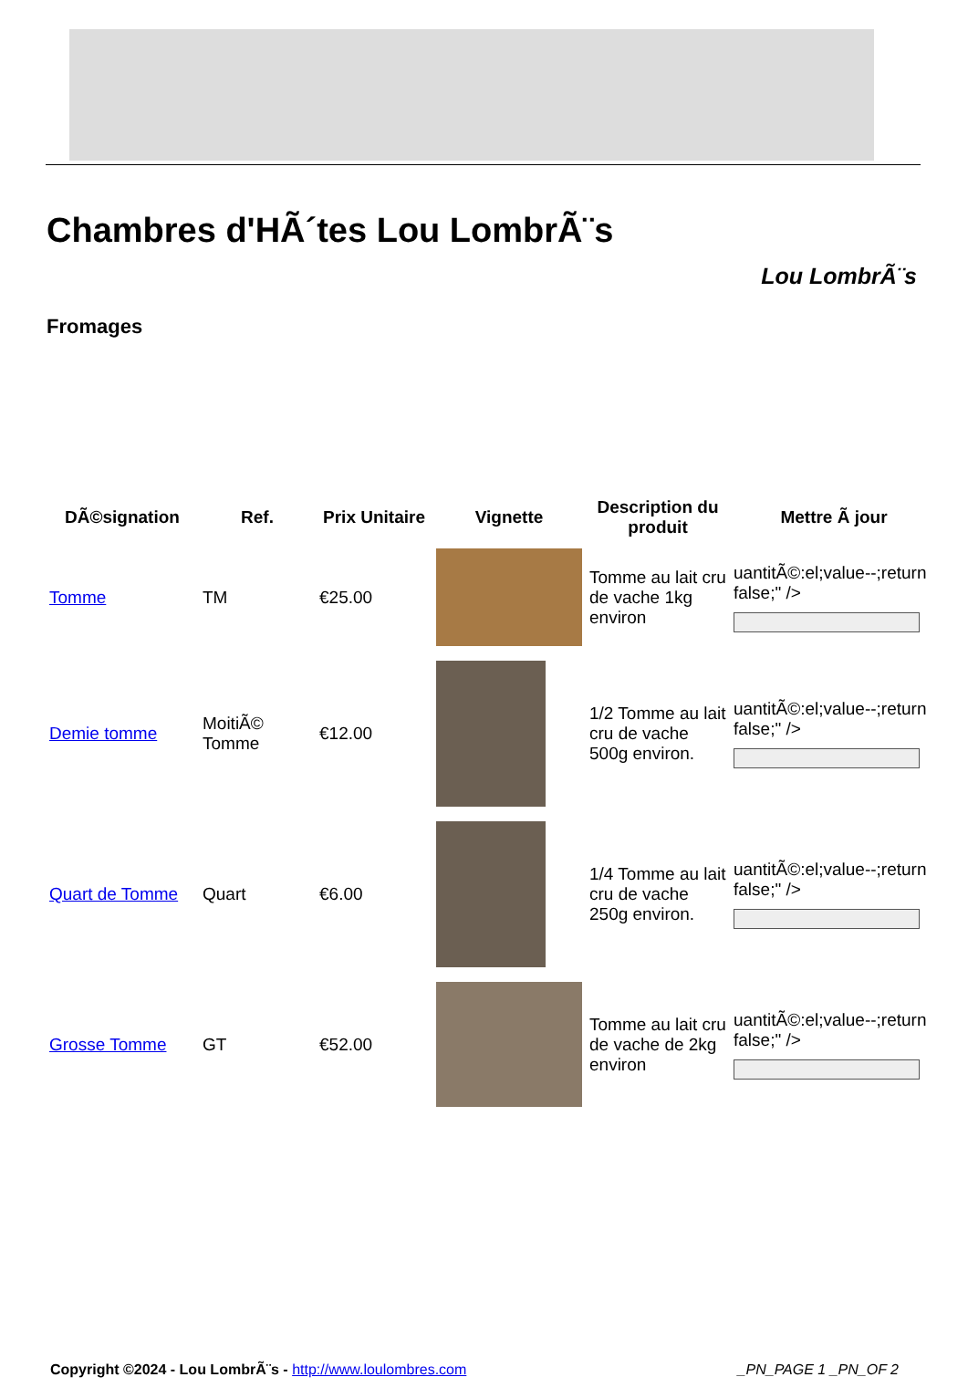Chambres d'HÃ´tes Lou LombrÃ¨s
Lou LombrÃ¨s
Fromages
| DÃ©signation | Ref. | Prix Unitaire | Vignette | Description du produit | Mettre Ã jour |
| --- | --- | --- | --- | --- | --- |
| Tomme | TM | €25.00 | | Tomme au lait cru de vache 1kg environ | uantitÃ©:el;value--;return false;" /> |
| Demie tomme | MoitiÃ© Tomme | €12.00 | | 1/2 Tomme au lait cru de vache 500g environ. | uantitÃ©:el;value--;return false;" /> |
| Quart de Tomme | Quart | €6.00 | | 1/4 Tomme au lait cru de vache 250g environ. | uantitÃ©:el;value--;return false;" /> |
| Grosse Tomme | GT | €52.00 | | Tomme au lait cru de vache de 2kg environ | uantitÃ©:el;value--;return false;" /> |
Copyright ©2024 - Lou LombrÃ¨s - http://www.loulombres.com _PN_PAGE 1 _PN_OF 2